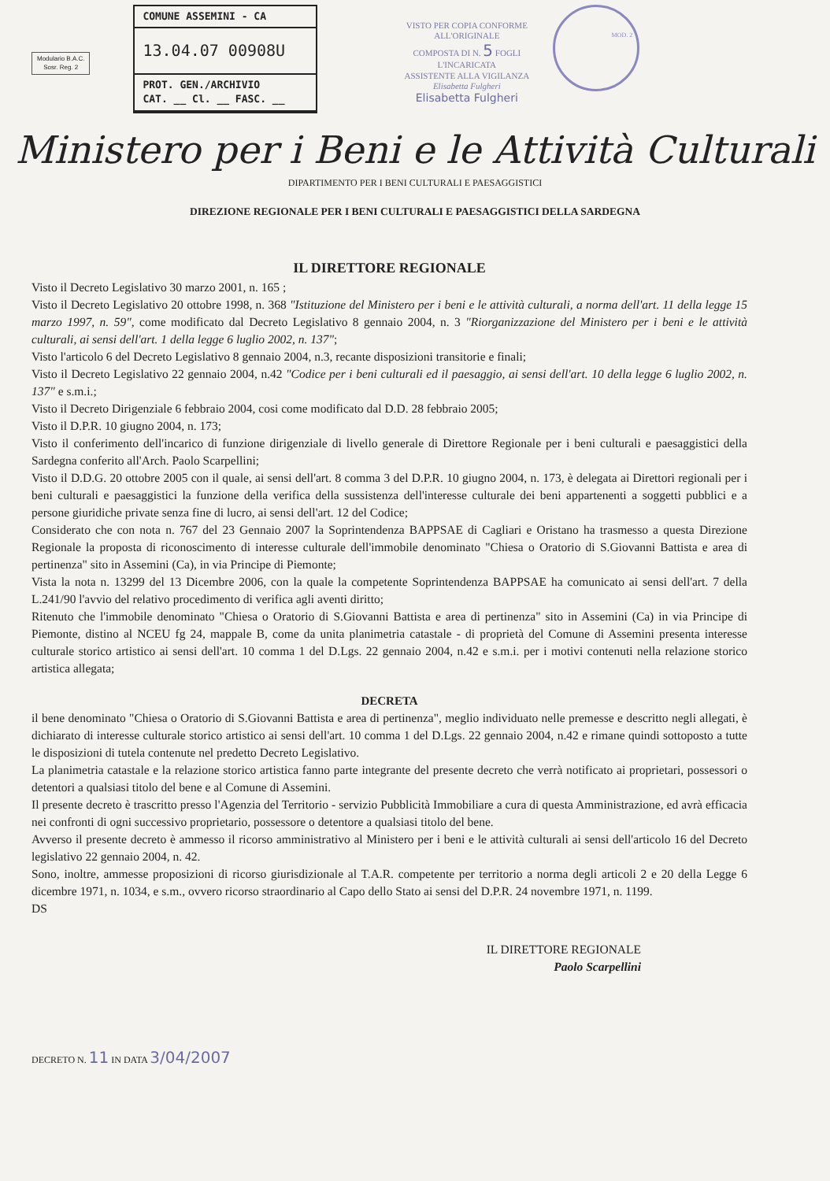Modulario B.A.C.
Sosr. Reg. 2
COMUNE ASSEMINI - CA
13.04.07 00908U
PROT. GEN./ARCHIVIO
CAT. __ Cl. __ FASC. __
VISTO PER COPIA CONFORME
ALL'ORIGINALE
COMPOSTA DI N. 5 FOGLI
L'INCARICATA
ASSISTENTE ALLA VIGILANZA
Elisabetta Fulgheri
Elisabetta Fulgheri
MOD. 2
Ministero per i Beni e le Attività Culturali
DIPARTIMENTO PER I BENI CULTURALI E PAESAGGISTICI
DIREZIONE REGIONALE PER I BENI CULTURALI E PAESAGGISTICI DELLA SARDEGNA
IL DIRETTORE REGIONALE
Visto il Decreto Legislativo 30 marzo 2001, n. 165 ;
Visto il Decreto Legislativo 20 ottobre 1998, n. 368 "Istituzione del Ministero per i beni e le attività culturali, a norma dell'art. 11 della legge 15 marzo 1997, n. 59", come modificato dal Decreto Legislativo 8 gennaio 2004, n. 3 "Riorganizzazione del Ministero per i beni e le attività culturali, ai sensi dell'art. 1 della legge 6 luglio 2002, n. 137";
Visto l'articolo 6 del Decreto Legislativo 8 gennaio 2004, n.3, recante disposizioni transitorie e finali;
Visto il Decreto Legislativo 22 gennaio 2004, n.42 "Codice per i beni culturali ed il paesaggio, ai sensi dell'art. 10 della legge 6 luglio 2002, n. 137" e s.m.i.;
Visto il Decreto Dirigenziale 6 febbraio 2004, cosi come modificato dal D.D. 28 febbraio 2005;
Visto il D.P.R. 10 giugno 2004, n. 173;
Visto il conferimento dell'incarico di funzione dirigenziale di livello generale di Direttore Regionale per i beni culturali e paesaggistici della Sardegna conferito all'Arch. Paolo Scarpellini;
Visto il D.D.G. 20 ottobre 2005 con il quale, ai sensi dell'art. 8 comma 3 del D.P.R. 10 giugno 2004, n. 173, è delegata ai Direttori regionali per i beni culturali e paesaggistici la funzione della verifica della sussistenza dell'interesse culturale dei beni appartenenti a soggetti pubblici e a persone giuridiche private senza fine di lucro, ai sensi dell'art. 12 del Codice;
Considerato che con nota n. 767 del 23 Gennaio 2007 la Soprintendenza BAPPSAE di Cagliari e Oristano ha trasmesso a questa Direzione Regionale la proposta di riconoscimento di interesse culturale dell'immobile denominato "Chiesa o Oratorio di S.Giovanni Battista e area di pertinenza" sito in Assemini (Ca), in via Principe di Piemonte;
Vista la nota n. 13299 del 13 Dicembre 2006, con la quale la competente Soprintendenza BAPPSAE ha comunicato ai sensi dell'art. 7 della L.241/90 l'avvio del relativo procedimento di verifica agli aventi diritto;
Ritenuto che l'immobile denominato "Chiesa o Oratorio di S.Giovanni Battista e area di pertinenza" sito in Assemini (Ca) in via Principe di Piemonte, distino al NCEU fg 24, mappale B, come da unita planimetria catastale - di proprietà del Comune di Assemini presenta interesse culturale storico artistico ai sensi dell'art. 10 comma 1 del D.Lgs. 22 gennaio 2004, n.42 e s.m.i. per i motivi contenuti nella relazione storico artistica allegata;
DECRETA
il bene denominato "Chiesa o Oratorio di S.Giovanni Battista e area di pertinenza", meglio individuato nelle premesse e descritto negli allegati, è dichiarato di interesse culturale storico artistico ai sensi dell'art. 10 comma 1 del D.Lgs. 22 gennaio 2004, n.42 e rimane quindi sottoposto a tutte le disposizioni di tutela contenute nel predetto Decreto Legislativo.
La planimetria catastale e la relazione storico artistica fanno parte integrante del presente decreto che verrà notificato ai proprietari, possessori o detentori a qualsiasi titolo del bene e al Comune di Assemini.
Il presente decreto è trascritto presso l'Agenzia del Territorio - servizio Pubblicità Immobiliare a cura di questa Amministrazione, ed avrà efficacia nei confronti di ogni successivo proprietario, possessore o detentore a qualsiasi titolo del bene.
Avverso il presente decreto è ammesso il ricorso amministrativo al Ministero per i beni e le attività culturali ai sensi dell'articolo 16 del Decreto legislativo 22 gennaio 2004, n. 42.
Sono, inoltre, ammesse proposizioni di ricorso giurisdizionale al T.A.R. competente per territorio a norma degli articoli 2 e 20 della Legge 6 dicembre 1971, n. 1034, e s.m., ovvero ricorso straordinario al Capo dello Stato ai sensi del D.P.R. 24 novembre 1971, n. 1199.
DS
IL DIRETTORE REGIONALE
Paolo Scarpellini
DECRETO N. 11 IN DATA 3/04/2007